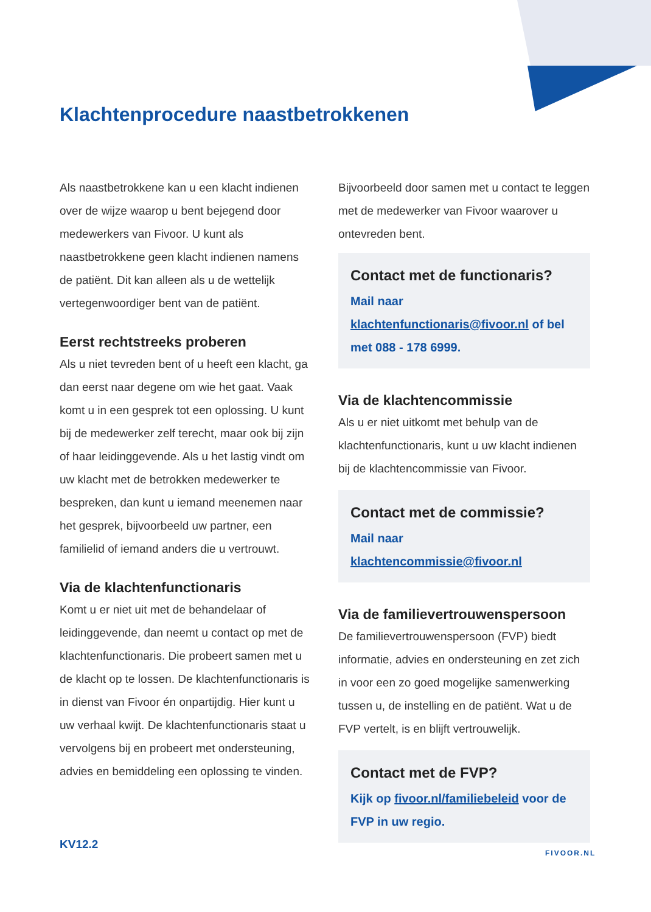Klachtenprocedure naastbetrokkenen
Als naastbetrokkene kan u een klacht indienen over de wijze waarop u bent bejegend door medewerkers van Fivoor. U kunt als naastbetrokkene geen klacht indienen namens de patiënt. Dit kan alleen als u de wettelijk vertegenwoordiger bent van de patiënt.
Eerst rechtstreeks proberen
Als u niet tevreden bent of u heeft een klacht, ga dan eerst naar degene om wie het gaat. Vaak komt u in een gesprek tot een oplossing. U kunt bij de medewerker zelf terecht, maar ook bij zijn of haar leidinggevende. Als u het lastig vindt om uw klacht met de betrokken medewerker te bespreken, dan kunt u iemand meenemen naar het gesprek, bijvoorbeeld uw partner, een familielid of iemand anders die u vertrouwt.
Via de klachtenfunctionaris
Komt u er niet uit met de behandelaar of leidinggevende, dan neemt u contact op met de klachtenfunctionaris. Die probeert samen met u de klacht op te lossen. De klachtenfunctionaris is in dienst van Fivoor én onpartijdig. Hier kunt u uw verhaal kwijt. De klachtenfunctionaris staat u vervolgens bij en probeert met ondersteuning, advies en bemiddeling een oplossing te vinden.
Bijvoorbeeld door samen met u contact te leggen met de medewerker van Fivoor waarover u ontevreden bent.
Contact met de functionaris?
Mail naar klachtenfunctionaris@fivoor.nl of bel met 088 - 178 6999.
Via de klachtencommissie
Als u er niet uitkomt met behulp van de klachtenfunctionaris, kunt u uw klacht indienen bij de klachtencommissie van Fivoor.
Contact met de commissie?
Mail naar klachtencommissie@fivoor.nl
Via de familievertrouwenspersoon
De familievertrouwenspersoon (FVP) biedt informatie, advies en ondersteuning en zet zich in voor een zo goed mogelijke samenwerking tussen u, de instelling en de patiënt. Wat u de FVP vertelt, is en blijft vertrouwelijk.
Contact met de FVP?
Kijk op fivoor.nl/familiebeleid voor de FVP in uw regio.
KV12.2
FIVOOR.NL